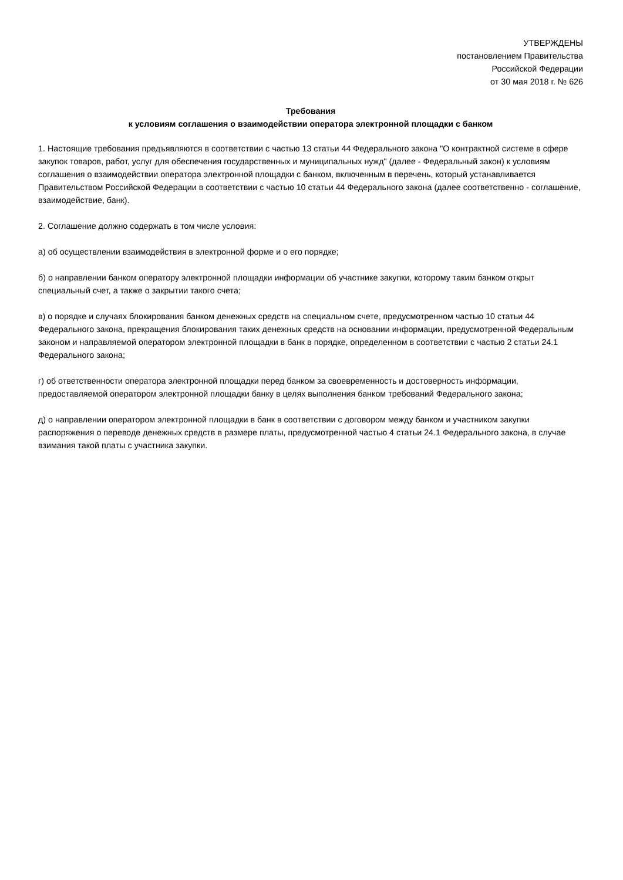УТВЕРЖДЕНЫ
постановлением Правительства
Российской Федерации
от 30 мая 2018 г. № 626
Требования
к условиям соглашения о взаимодействии оператора электронной площадки с банком
1. Настоящие требования предъявляются в соответствии с частью 13 статьи 44 Федерального закона "О контрактной системе в сфере закупок товаров, работ, услуг для обеспечения государственных и муниципальных нужд" (далее - Федеральный закон) к условиям соглашения о взаимодействии оператора электронной площадки с банком, включенным в перечень, который устанавливается Правительством Российской Федерации в соответствии с частью 10 статьи 44 Федерального закона (далее соответственно - соглашение, взаимодействие, банк).
2. Соглашение должно содержать в том числе условия:
а) об осуществлении взаимодействия в электронной форме и о его порядке;
б) о направлении банком оператору электронной площадки информации об участнике закупки, которому таким банком открыт специальный счет, а также о закрытии такого счета;
в) о порядке и случаях блокирования банком денежных средств на специальном счете, предусмотренном частью 10 статьи 44 Федерального закона, прекращения блокирования таких денежных средств на основании информации, предусмотренной Федеральным законом и направляемой оператором электронной площадки в банк в порядке, определенном в соответствии с частью 2 статьи 24.1 Федерального закона;
г) об ответственности оператора электронной площадки перед банком за своевременность и достоверность информации, предоставляемой оператором электронной площадки банку в целях выполнения банком требований Федерального закона;
д) о направлении оператором электронной площадки в банк в соответствии с договором между банком и участником закупки распоряжения о переводе денежных средств в размере платы, предусмотренной частью 4 статьи 24.1 Федерального закона, в случае взимания такой платы с участника закупки.